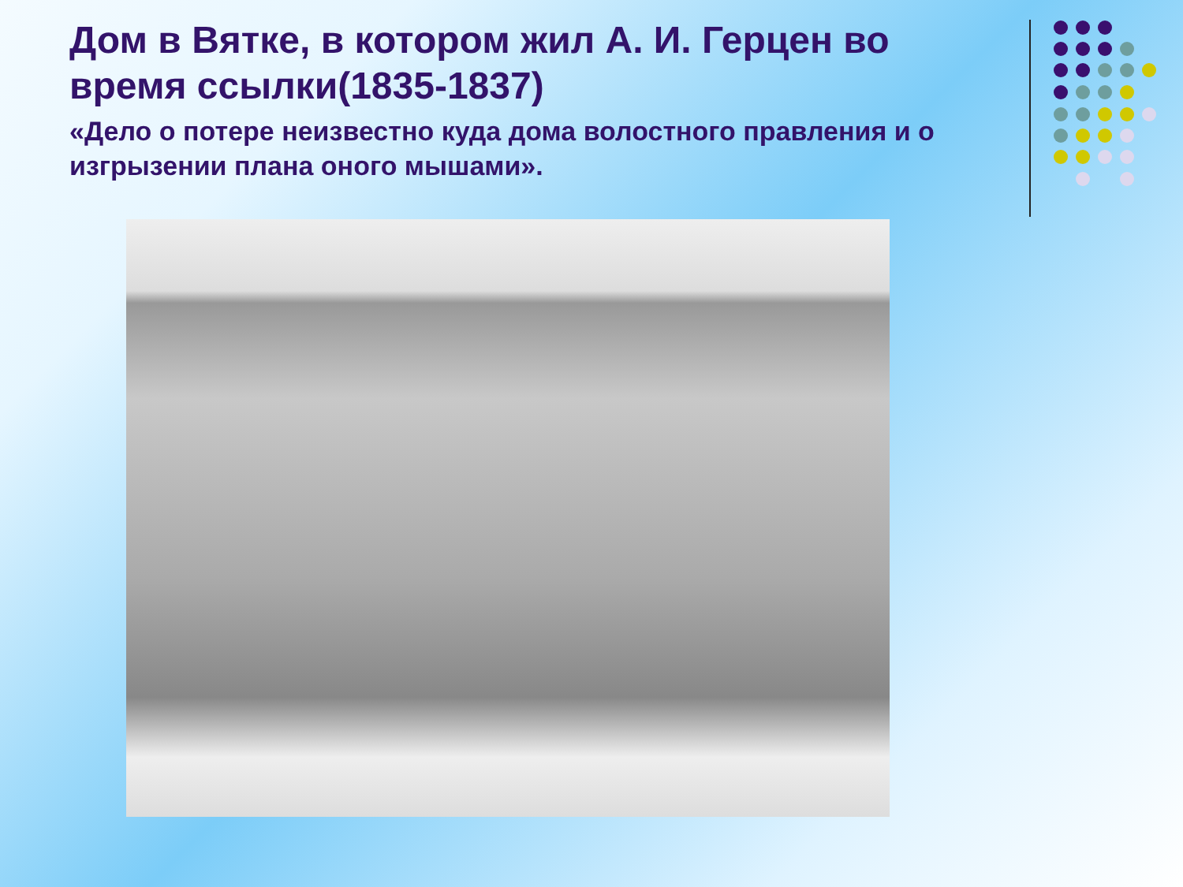Дом в Вятке, в котором жил А. И. Герцен во время ссылки(1835-1837)
«Дело о потере неизвестно куда дома волостного правления и о изгрызении плана оного мышами».